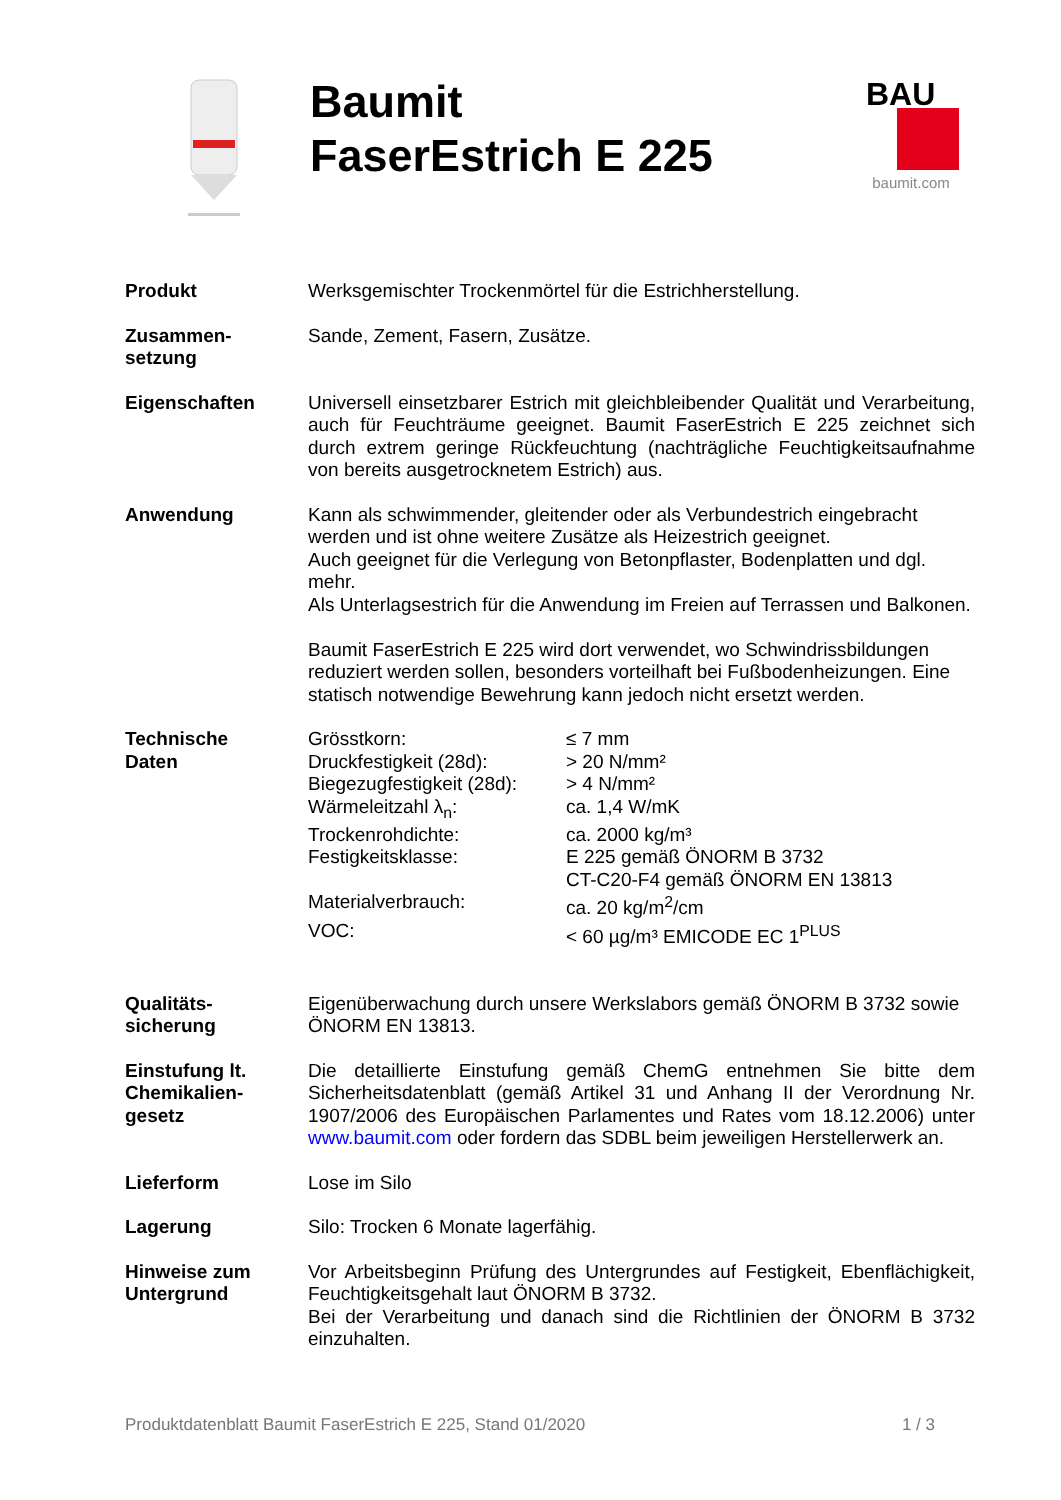Baumit
FaserEstrich E 225
BAU
baumit.com
| Produkt | Werksgemischter Trockenmörtel für die Estrichherstellung. |
| Zusammen- setzung | Sande, Zement, Fasern, Zusätze. |
| Eigenschaften | Universell einsetzbarer Estrich mit gleichbleibender Qualität und Verarbeitung, auch für Feuchträume geeignet. Baumit FaserEstrich E 225 zeichnet sich durch extrem geringe Rückfeuchtung (nachträgliche Feuchtigkeitsaufnahme von bereits ausgetrocknetem Estrich) aus. |
| Anwendung | Kann als schwimmender, gleitender oder als Verbundestrich eingebracht werden und ist ohne weitere Zusätze als Heizestrich geeignet. Auch geeignet für die Verlegung von Betonpflaster, Bodenplatten und dgl. mehr. Als Unterlagsestrich für die Anwendung im Freien auf Terrassen und Balkonen. Baumit FaserEstrich E 225 wird dort verwendet, wo Schwindrissbildungen reduziert werden sollen, besonders vorteilhaft bei Fußbodenheizungen. Eine statisch notwendige Bewehrung kann jedoch nicht ersetzt werden. |
| Technische Daten | / Grösstkorn: / ≤ 7 mm / / Druckfestigkeit (28d): / > 20 N/mm² / / Biegezugfestigkeit (28d): / > 4 N/mm² / / Wärmeleitzahl λ<sub>n</sub>: / ca. 1,4 W/mK / / Trockenrohdichte: / ca. 2000 kg/m³ / / Festigkeitsklasse: / E 225 gemäß ÖNORM B 3732 CT-C20-F4 gemäß ÖNORM EN 13813 / / Materialverbrauch: / ca. 20 kg/m<sup>2</sup>/cm / / VOC: / < 60 µg/m³ EMICODE EC 1<sup>PLUS</sup> / |
| Qualitäts- sicherung | Eigenüberwachung durch unsere Werkslabors gemäß ÖNORM B 3732 sowie ÖNORM EN 13813. |
| Einstufung lt. Chemikalien- gesetz | Die detaillierte Einstufung gemäß ChemG entnehmen Sie bitte dem Sicherheitsdatenblatt (gemäß Artikel 31 und Anhang II der Verordnung Nr. 1907/2006 des Europäischen Parlamentes und Rates vom 18.12.2006) unter www.baumit.com oder fordern das SDBL beim jeweiligen Herstellerwerk an. |
| Lieferform | Lose im Silo |
| Lagerung | Silo: Trocken 6 Monate lagerfähig. |
| Hinweise zum Untergrund | Vor Arbeitsbeginn Prüfung des Untergrundes auf Festigkeit, Ebenflächigkeit, Feuchtigkeitsgehalt laut ÖNORM B 3732. Bei der Verarbeitung und danach sind die Richtlinien der ÖNORM B 3732 einzuhalten. |
Produktdatenblatt Baumit FaserEstrich E 225, Stand 01/2020 1 / 3